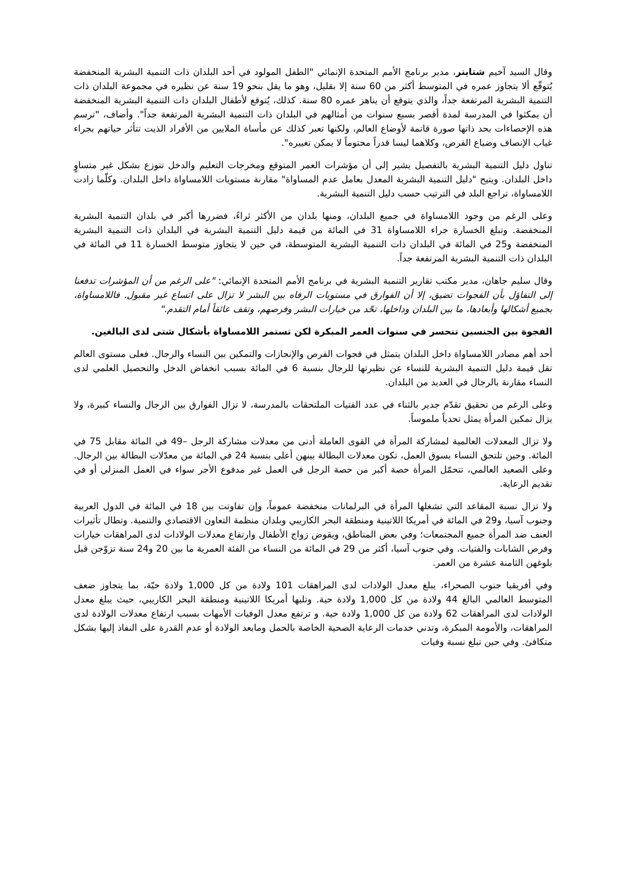وقال السيد آخيم شتاينر، مدير برنامج الأمم المتحدة الإنمائي "الطفل المولود في أحد البلدان ذات التنمية البشرية المنخفضة يُتوقّع ألا يتجاوز عمره في المتوسط أكثر من 60 سنة إلا بقليل، وهو ما يقل بنحو 19 سنة عن نظيره في مجموعة البلدان ذات التنمية البشرية المرتفعة جداً، والذي يتوقع أن يناهز عمره 80 سنة. كذلك، يُتوقع لأطفال البلدان ذات التنمية البشرية المنخفضة أن يمكثوا في المدرسة لمدة أقصر بسبع سنوات من أمثالهم في البلدان ذات التنمية البشرية المرتفعة جداً". وأضاف، "ترسم هذه الإحصاءات بحد ذاتها صورة قاتمة لأوضاع العالم، ولكنها تعبر كذلك عن مأساة الملايين من الأفراد الذيت تتأثر حياتهم بجراء غياب الإنصاف وضياع الفرص، وكلاهما ليسا قدراً محتوماً لا يمكن تغييره".
تناول دليل التنمية البشرية بالتفصيل يشير إلى أن مؤشرات العمر المتوقع ومخرجات التعليم والدخل تتوزع بشكل غير متساوٍ داخل البلدان. ويتيح "دليل التنمية البشرية المعدل بعامل عدم المساواة" مقارنة مستويات اللامساواة داخل البلدان. وكلّما زادت اللامساواة، تراجع البلد في الترتيب حسب دليل التنمية البشرية.
وعلى الرغم من وجود اللامساواة في جميع البلدان، ومنها بلدان من الأكثر ثراءً، فضررها أكبر في بلدان التنمية البشرية المنخفضة. وتبلغ الخسارة جراء اللامساواة 31 في المائة من قيمة دليل التنمية البشرية في البلدان ذات التنمية البشرية المنخفضة و25 في المائة في البلدان ذات التنمية البشرية المتوسطة، في حين لا يتجاوز متوسط الخسارة 11 في المائة في البلدان ذات التنمية البشرية المرتفعة جداً.
وقال سليم جاهان، مدير مكتب تقارير التنمية البشرية في برنامج الأمم المتحدة الإنمائي: "على الرغم من أن المؤشرات تدفعنا إلى التفاؤل بأن الفجوات تضيق، إلا أن الفوارق في مستويات الرفاه بين البشر لا تزال على اتساع غير مقبول. فاللامساواة، بجميع أشكالها وأبعادها، ما بين البلدان وداخلها، تحّد من خيارات البشر وفرصهم، وتقف عائقاً أمام التقدم."
الفجوة بين الجنسين تنحسر في سنوات العمر المبكرة لكن تستمر اللامساواة بأشكال شتى لدى البالغين.
أحد أهم مصادر اللامساواة داخل البلدان يتمثل في فجوات الفرص والإنجازات والتمكين بين النساء والرجال. فعلى مستوى العالم تقل قيمة دليل التنمية البشرية للنساء عن نظيرتها للرجال بنسبة 6 في المائة بسبب انخفاض الدخل والتحصيل العلمي لدى النساء مقارنة بالرجال في العديد من البلدان.
وعلى الرغم من تحقيق تقدّم جدير بالثناء في عدد الفتيات الملتحقات بالمدرسة، لا تزال الفوارق بين الرجال والنساء كبيرة، ولا يزال تمكين المرأة يمثل تحدياً ملموساً.
ولا تزال المعدلات العالمية لمشاركة المرأة في القوى العاملة أدنى من معدلات مشاركة الرجل –49 في المائة مقابل 75 في المائة. وحين تلتحق النساء بسوق العمل، تكون معدلات البطالة بينهن أعلى بنسبة 24 في المائة من معدّلات البطالة بين الرجال. وعلى الصعيد العالمي، تتحمّل المرأة حصة أكبر من حصة الرجل في العمل غير مدفوع الأجر سواء في العمل المنزلي أو في تقديم الرعاية.
ولا تزال نسبة المقاعد التي تشغلها المرأة في البرلمانات منخفضة عموماً، وإن تفاوتت بين 18 في المائة في الدول العربية وجنوب آسيا، و29 في المائة في أمريكا اللاتينية ومنطقة البحر الكاريبي وبلدان منظمة التعاون الاقتصادي والتنمية. وتطال تأثيرات العنف ضد المرأة جميع المجتمعات؛ وفي بعض المناطق، ويقوض زواج الأطفال وارتفاع معدلات الولادات لدى المراهقات خيارات وفرص الشابات والفتيات. وفي جنوب آسيا، أكثر من 29 في المائة من النساء من الفئة العمرية ما بين 20 و24 سنة تزوّجن قبل بلوغهن الثامنة عشرة من العمر.
وفي أفريقيا جنوب الصحراء، يبلغ معدل الولادات لدى المراهقات 101 ولادة من كل 1,000 ولادة حيّة، بما يتجاوز ضعف المتوسط العالمي البالغ 44 ولادة من كل 1,000 ولادة حية. وتليها أمريكا اللاتينية ومنطقة البحر الكاريبي، حيث يبلغ معدل الولادات لدى المراهقات 62 ولادة من كل 1,000 ولادة حية. و ترتفع معدل الوفيات الأمهات بسبب ارتفاع معدلات الولادة لدى المراهقات، والأمومة المبكرة، وتدني خدمات الرعاية الصحية الخاصة بالحمل ومابعد الولادة أو عدم القدرة على النفاذ إليها بشكل متكافئ. وفي حين تبلغ نسبة وفيات